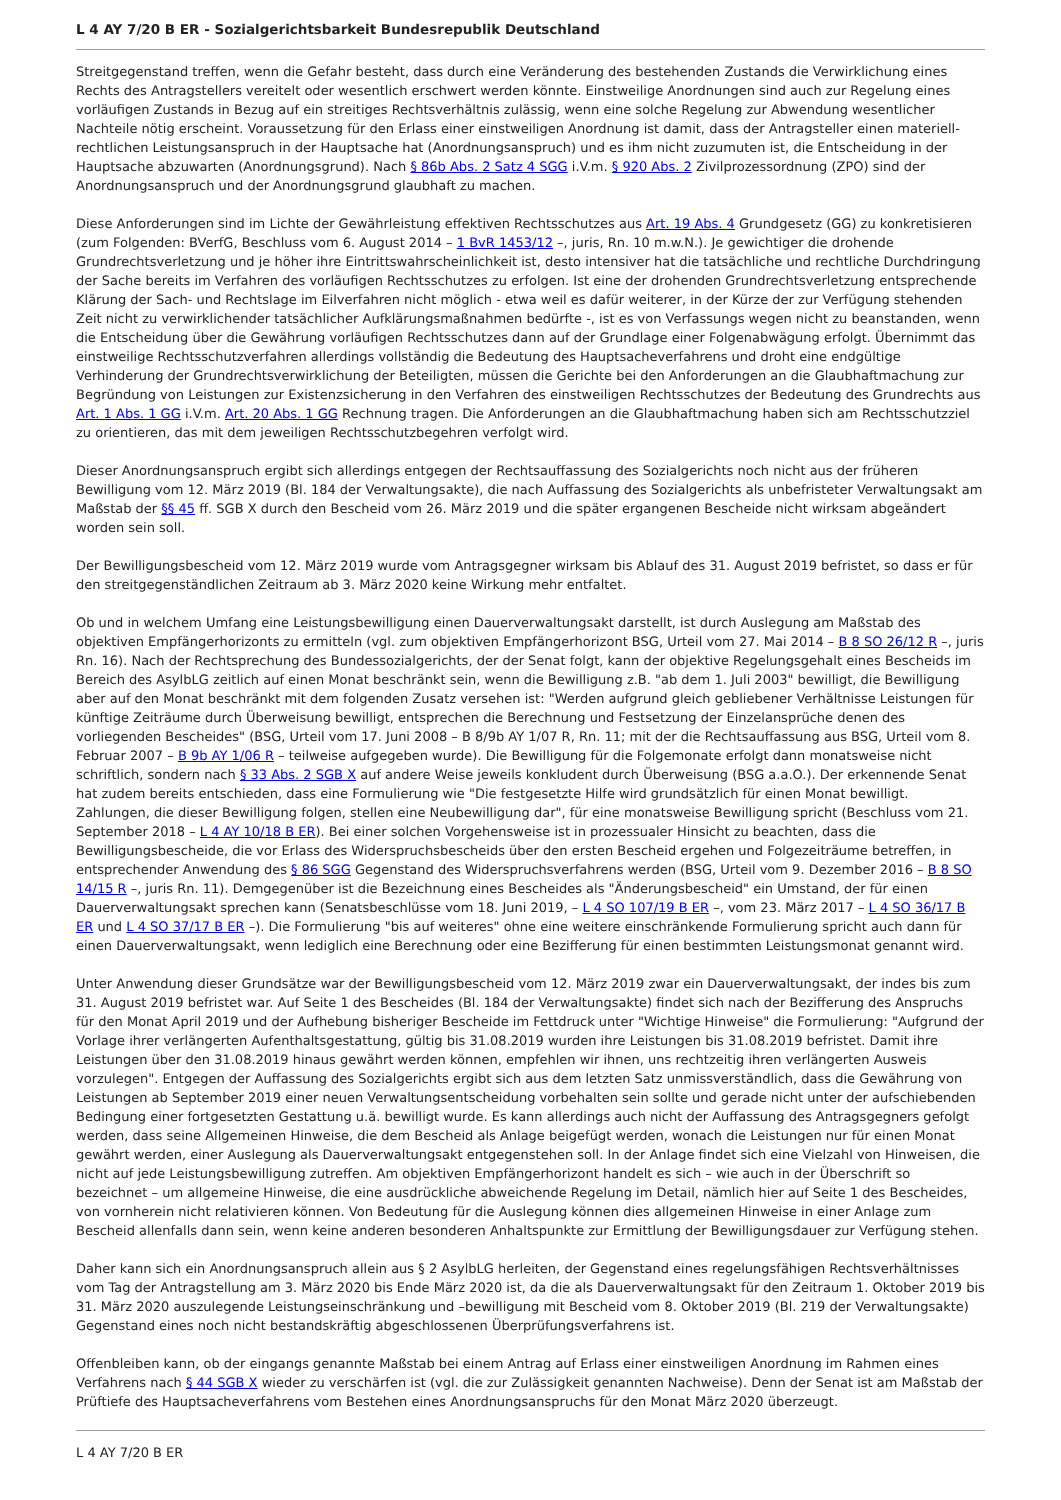L 4 AY 7/20 B ER - Sozialgerichtsbarkeit Bundesrepublik Deutschland
Streitgegenstand treffen, wenn die Gefahr besteht, dass durch eine Veränderung des bestehenden Zustands die Verwirklichung eines Rechts des Antragstellers vereitelt oder wesentlich erschwert werden könnte. Einstweilige Anordnungen sind auch zur Regelung eines vorläufigen Zustands in Bezug auf ein streitiges Rechtsverhältnis zulässig, wenn eine solche Regelung zur Abwendung wesentlicher Nachteile nötig erscheint. Voraussetzung für den Erlass einer einstweiligen Anordnung ist damit, dass der Antragsteller einen materiell-rechtlichen Leistungsanspruch in der Hauptsache hat (Anordnungsanspruch) und es ihm nicht zuzumuten ist, die Entscheidung in der Hauptsache abzuwarten (Anordnungsgrund). Nach § 86b Abs. 2 Satz 4 SGG i.V.m. § 920 Abs. 2 Zivilprozessordnung (ZPO) sind der Anordnungsanspruch und der Anordnungsgrund glaubhaft zu machen.
Diese Anforderungen sind im Lichte der Gewährleistung effektiven Rechtsschutzes aus Art. 19 Abs. 4 Grundgesetz (GG) zu konkretisieren (zum Folgenden: BVerfG, Beschluss vom 6. August 2014 – 1 BvR 1453/12 –, juris, Rn. 10 m.w.N.). Je gewichtiger die drohende Grundrechtsverletzung und je höher ihre Eintrittswahrscheinlichkeit ist, desto intensiver hat die tatsächliche und rechtliche Durchdringung der Sache bereits im Verfahren des vorläufigen Rechtsschutzes zu erfolgen. Ist eine der drohenden Grundrechtsverletzung entsprechende Klärung der Sach- und Rechtslage im Eilverfahren nicht möglich - etwa weil es dafür weiterer, in der Kürze der zur Verfügung stehenden Zeit nicht zu verwirklichender tatsächlicher Aufklärungsmaßnahmen bedürfte -, ist es von Verfassungs wegen nicht zu beanstanden, wenn die Entscheidung über die Gewährung vorläufigen Rechtsschutzes dann auf der Grundlage einer Folgenabwägung erfolgt. Übernimmt das einstweilige Rechtsschutzverfahren allerdings vollständig die Bedeutung des Hauptsacheverfahrens und droht eine endgültige Verhinderung der Grundrechtsverwirklichung der Beteiligten, müssen die Gerichte bei den Anforderungen an die Glaubhaftmachung zur Begründung von Leistungen zur Existenzsicherung in den Verfahren des einstweiligen Rechtsschutzes der Bedeutung des Grundrechts aus Art. 1 Abs. 1 GG i.V.m. Art. 20 Abs. 1 GG Rechnung tragen. Die Anforderungen an die Glaubhaftmachung haben sich am Rechtsschutzziel zu orientieren, das mit dem jeweiligen Rechtsschutzbegehren verfolgt wird.
Dieser Anordnungsanspruch ergibt sich allerdings entgegen der Rechtsauffassung des Sozialgerichts noch nicht aus der früheren Bewilligung vom 12. März 2019 (Bl. 184 der Verwaltungsakte), die nach Auffassung des Sozialgerichts als unbefristeter Verwaltungsakt am Maßstab der §§ 45 ff. SGB X durch den Bescheid vom 26. März 2019 und die später ergangenen Bescheide nicht wirksam abgeändert worden sein soll.
Der Bewilligungsbescheid vom 12. März 2019 wurde vom Antragsgegner wirksam bis Ablauf des 31. August 2019 befristet, so dass er für den streitgegenständlichen Zeitraum ab 3. März 2020 keine Wirkung mehr entfaltet.
Ob und in welchem Umfang eine Leistungsbewilligung einen Dauerverwaltungsakt darstellt, ist durch Auslegung am Maßstab des objektiven Empfängerhorizonts zu ermitteln (vgl. zum objektiven Empfängerhorizont BSG, Urteil vom 27. Mai 2014 – B 8 SO 26/12 R –, juris Rn. 16). Nach der Rechtsprechung des Bundessozialgerichts, der der Senat folgt, kann der objektive Regelungsgehalt eines Bescheids im Bereich des AsylbLG zeitlich auf einen Monat beschränkt sein, wenn die Bewilligung z.B. "ab dem 1. Juli 2003" bewilligt, die Bewilligung aber auf den Monat beschränkt mit dem folgenden Zusatz versehen ist: "Werden aufgrund gleich gebliebener Verhältnisse Leistungen für künftige Zeiträume durch Überweisung bewilligt, entsprechen die Berechnung und Festsetzung der Einzelansprüche denen des vorliegenden Bescheides" (BSG, Urteil vom 17. Juni 2008 – B 8/9b AY 1/07 R, Rn. 11; mit der die Rechtsauffassung aus BSG, Urteil vom 8. Februar 2007 – B 9b AY 1/06 R – teilweise aufgegeben wurde). Die Bewilligung für die Folgemonate erfolgt dann monatsweise nicht schriftlich, sondern nach § 33 Abs. 2 SGB X auf andere Weise jeweils konkludent durch Überweisung (BSG a.a.O.). Der erkennende Senat hat zudem bereits entschieden, dass eine Formulierung wie "Die festgesetzte Hilfe wird grundsätzlich für einen Monat bewilligt. Zahlungen, die dieser Bewilligung folgen, stellen eine Neubewilligung dar", für eine monatsweise Bewilligung spricht (Beschluss vom 21. September 2018 – L 4 AY 10/18 B ER). Bei einer solchen Vorgehensweise ist in prozessualer Hinsicht zu beachten, dass die Bewilligungsbescheide, die vor Erlass des Widerspruchsbescheids über den ersten Bescheid ergehen und Folgezeiträume betreffen, in entsprechender Anwendung des § 86 SGG Gegenstand des Widerspruchsverfahrens werden (BSG, Urteil vom 9. Dezember 2016 – B 8 SO 14/15 R –, juris Rn. 11). Demgegenüber ist die Bezeichnung eines Bescheides als "Änderungsbescheid" ein Umstand, der für einen Dauerverwaltungsakt sprechen kann (Senatsbeschlüsse vom 18. Juni 2019, – L 4 SO 107/19 B ER –, vom 23. März 2017 – L 4 SO 36/17 B ER und L 4 SO 37/17 B ER –). Die Formulierung "bis auf weiteres" ohne eine weitere einschränkende Formulierung spricht auch dann für einen Dauerverwaltungsakt, wenn lediglich eine Berechnung oder eine Bezifferung für einen bestimmten Leistungsmonat genannt wird.
Unter Anwendung dieser Grundsätze war der Bewilligungsbescheid vom 12. März 2019 zwar ein Dauerverwaltungsakt, der indes bis zum 31. August 2019 befristet war. Auf Seite 1 des Bescheides (Bl. 184 der Verwaltungsakte) findet sich nach der Bezifferung des Anspruchs für den Monat April 2019 und der Aufhebung bisheriger Bescheide im Fettdruck unter "Wichtige Hinweise" die Formulierung: "Aufgrund der Vorlage ihrer verlängerten Aufenthaltsgestattung, gültig bis 31.08.2019 wurden ihre Leistungen bis 31.08.2019 befristet. Damit ihre Leistungen über den 31.08.2019 hinaus gewährt werden können, empfehlen wir ihnen, uns rechtzeitig ihren verlängerten Ausweis vorzulegen". Entgegen der Auffassung des Sozialgerichts ergibt sich aus dem letzten Satz unmissverständlich, dass die Gewährung von Leistungen ab September 2019 einer neuen Verwaltungsentscheidung vorbehalten sein sollte und gerade nicht unter der aufschiebenden Bedingung einer fortgesetzten Gestattung u.ä. bewilligt wurde. Es kann allerdings auch nicht der Auffassung des Antragsgegners gefolgt werden, dass seine Allgemeinen Hinweise, die dem Bescheid als Anlage beigefügt werden, wonach die Leistungen nur für einen Monat gewährt werden, einer Auslegung als Dauerverwaltungsakt entgegenstehen soll. In der Anlage findet sich eine Vielzahl von Hinweisen, die nicht auf jede Leistungsbewilligung zutreffen. Am objektiven Empfängerhorizont handelt es sich – wie auch in der Überschrift so bezeichnet – um allgemeine Hinweise, die eine ausdrückliche abweichende Regelung im Detail, nämlich hier auf Seite 1 des Bescheides, von vornherein nicht relativieren können. Von Bedeutung für die Auslegung können dies allgemeinen Hinweise in einer Anlage zum Bescheid allenfalls dann sein, wenn keine anderen besonderen Anhaltspunkte zur Ermittlung der Bewilligungsdauer zur Verfügung stehen.
Daher kann sich ein Anordnungsanspruch allein aus § 2 AsylbLG herleiten, der Gegenstand eines regelungsfähigen Rechtsverhältnisses vom Tag der Antragstellung am 3. März 2020 bis Ende März 2020 ist, da die als Dauerverwaltungsakt für den Zeitraum 1. Oktober 2019 bis 31. März 2020 auszulegende Leistungseinschränkung und –bewilligung mit Bescheid vom 8. Oktober 2019 (Bl. 219 der Verwaltungsakte) Gegenstand eines noch nicht bestandskräftig abgeschlossenen Überprüfungsverfahrens ist.
Offenbleiben kann, ob der eingangs genannte Maßstab bei einem Antrag auf Erlass einer einstweiligen Anordnung im Rahmen eines Verfahrens nach § 44 SGB X wieder zu verschärfen ist (vgl. die zur Zulässigkeit genannten Nachweise). Denn der Senat ist am Maßstab der Prüftiefe des Hauptsacheverfahrens vom Bestehen eines Anordnungsanspruchs für den Monat März 2020 überzeugt.
L 4 AY 7/20 B ER